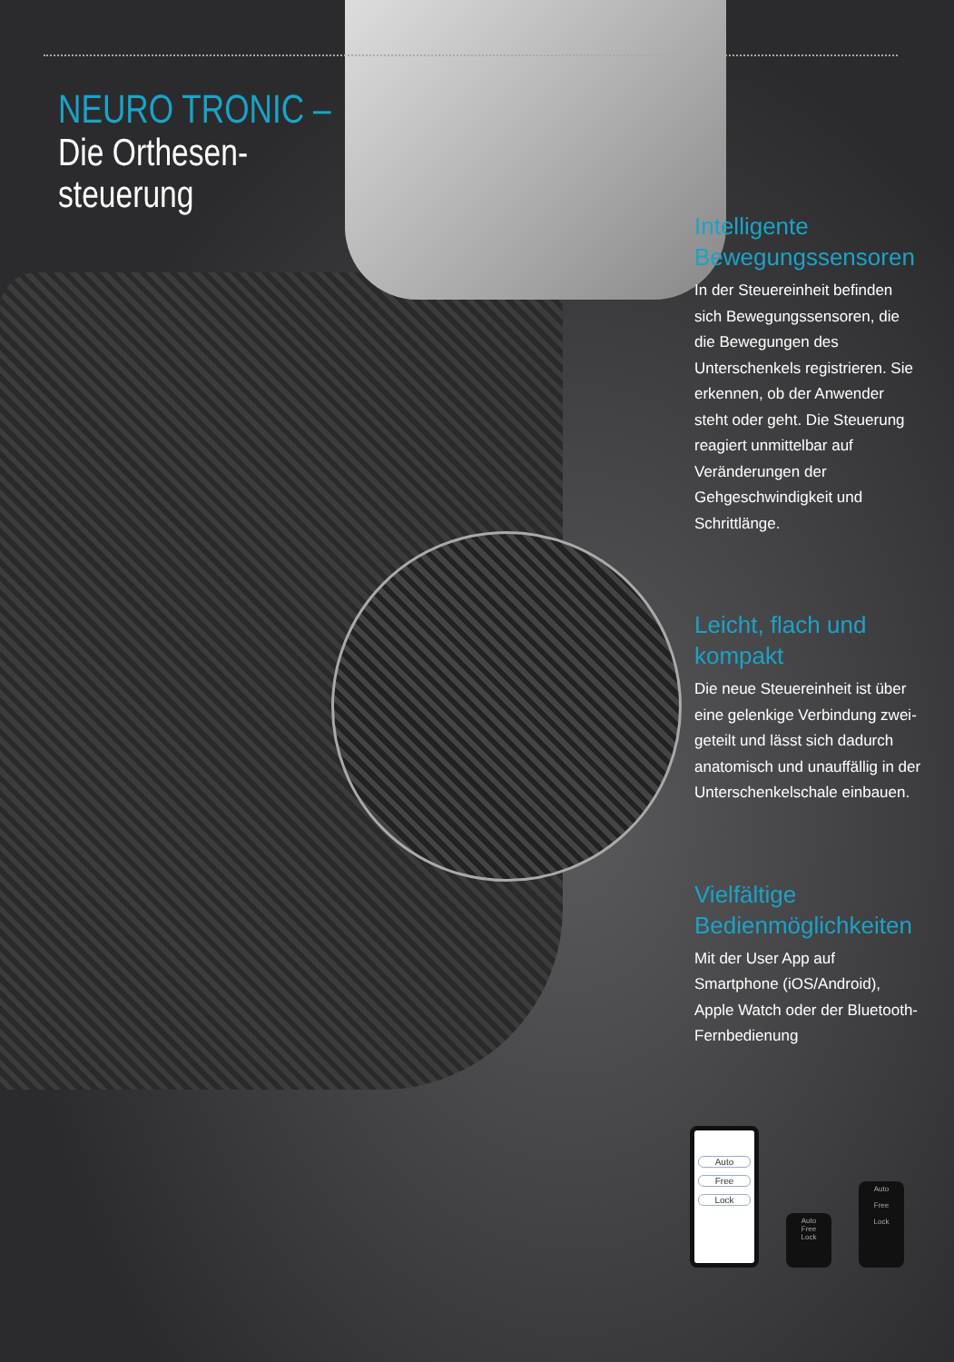NEURO TRONIC –
Die Orthesen-
steuerung
Intelligente Bewegungssensoren
In der Steuereinheit befinden sich Bewegungssensoren, die die Bewegungen des Unterschenkels registrieren. Sie erkennen, ob der Anwender steht oder geht. Die Steuerung reagiert unmittelbar auf Veränderungen der Gehgeschwindigkeit und Schrittlänge.
Leicht, flach und kompakt
Die neue Steuereinheit ist über eine gelenkige Verbindung zwei­geteilt und lässt sich dadurch anatomisch und unauffällig in der Unterschenkelschale ein­bauen.
Vielfältige Bedienmöglichkeiten
Mit der User App auf Smartphone (iOS/Android), Apple Watch oder der Bluetooth-Fernbedienung
Auto
Free
Lock
Auto
Free
Lock
Auto
Free
Lock